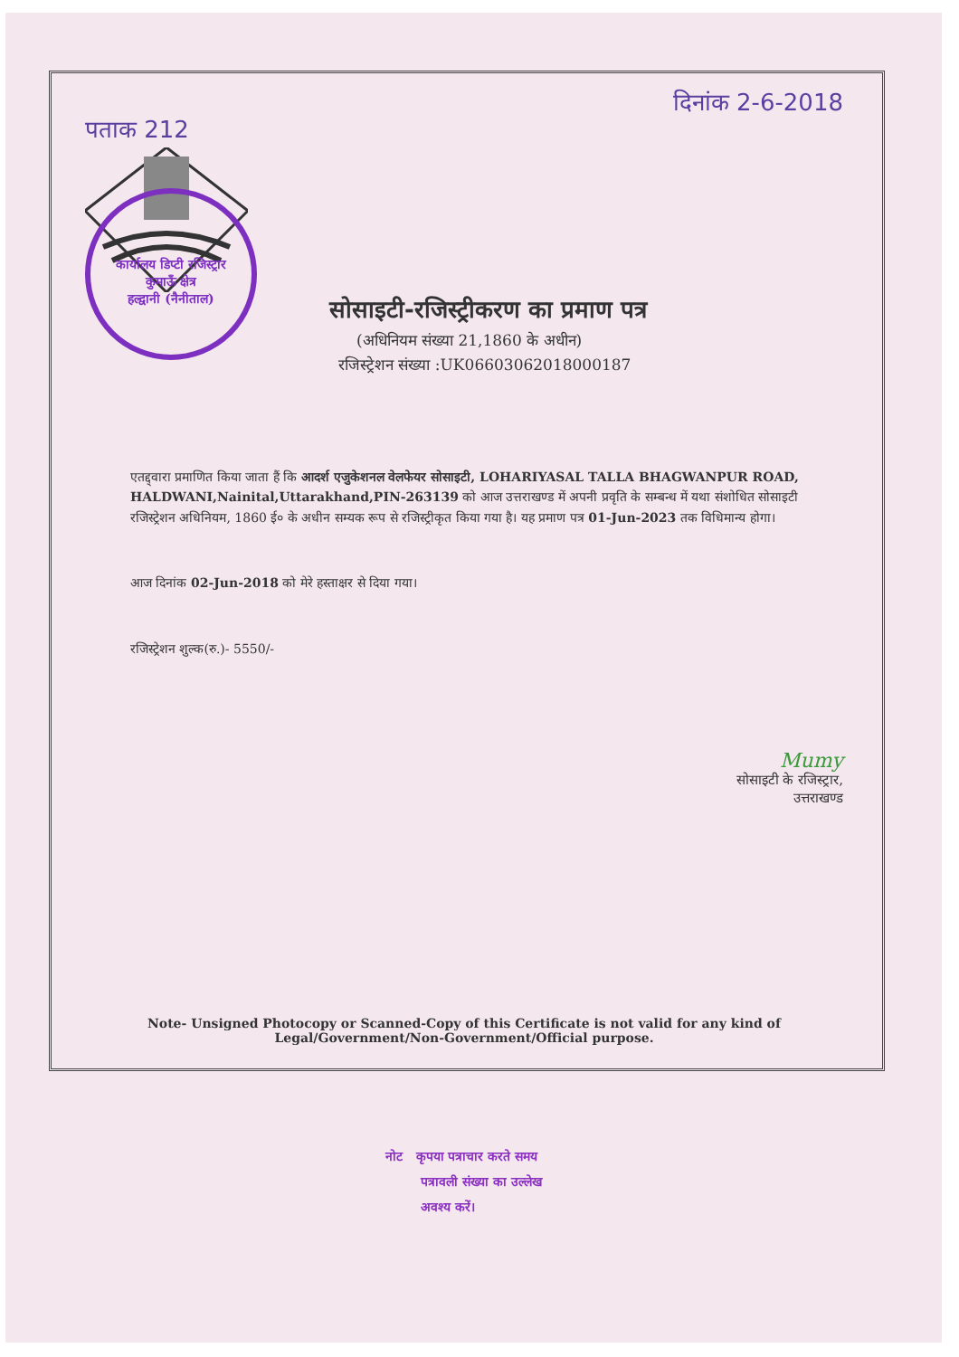पताक 212 दिनांक 2-6-2018
कार्यालय डिप्टी रजिस्ट्रार
कुमाऊँ क्षेत्र
हल्द्वानी (नैनीताल)
सोसाइटी-रजिस्ट्रीकरण का प्रमाण पत्र
(अधिनियम संख्या 21,1860 के अधीन)
रजिस्ट्रेशन संख्या :UK06603062018000187
एतद्द्वारा प्रमाणित किया जाता हैं कि आदर्श एजुकेशनल वेलफेयर सोसाइटी, LOHARIYASAL TALLA BHAGWANPUR ROAD, HALDWANI,Nainital,Uttarakhand,PIN-263139 को आज उत्तराखण्ड में अपनी प्रवृति के सम्बन्ध में यथा संशोधित सोसाइटी रजिस्ट्रेशन अधिनियम, 1860 ई० के अधीन सम्यक रूप से रजिस्ट्रीकृत किया गया है। यह प्रमाण पत्र 01-Jun-2023 तक विधिमान्य होगा।
आज दिनांक 02-Jun-2018 को मेरे हस्ताक्षर से दिया गया।
रजिस्ट्रेशन शुल्क(रु.)- 5550/-
Mumy
सोसाइटी के रजिस्ट्रार,
उत्तराखण्ड
Note- Unsigned Photocopy or Scanned-Copy of this Certificate is not valid for any kind of
Legal/Government/Non-Government/Official purpose.
नोट कृपया पत्राचार करते समय
पत्रावली संख्या का उल्लेख
अवश्य करें।